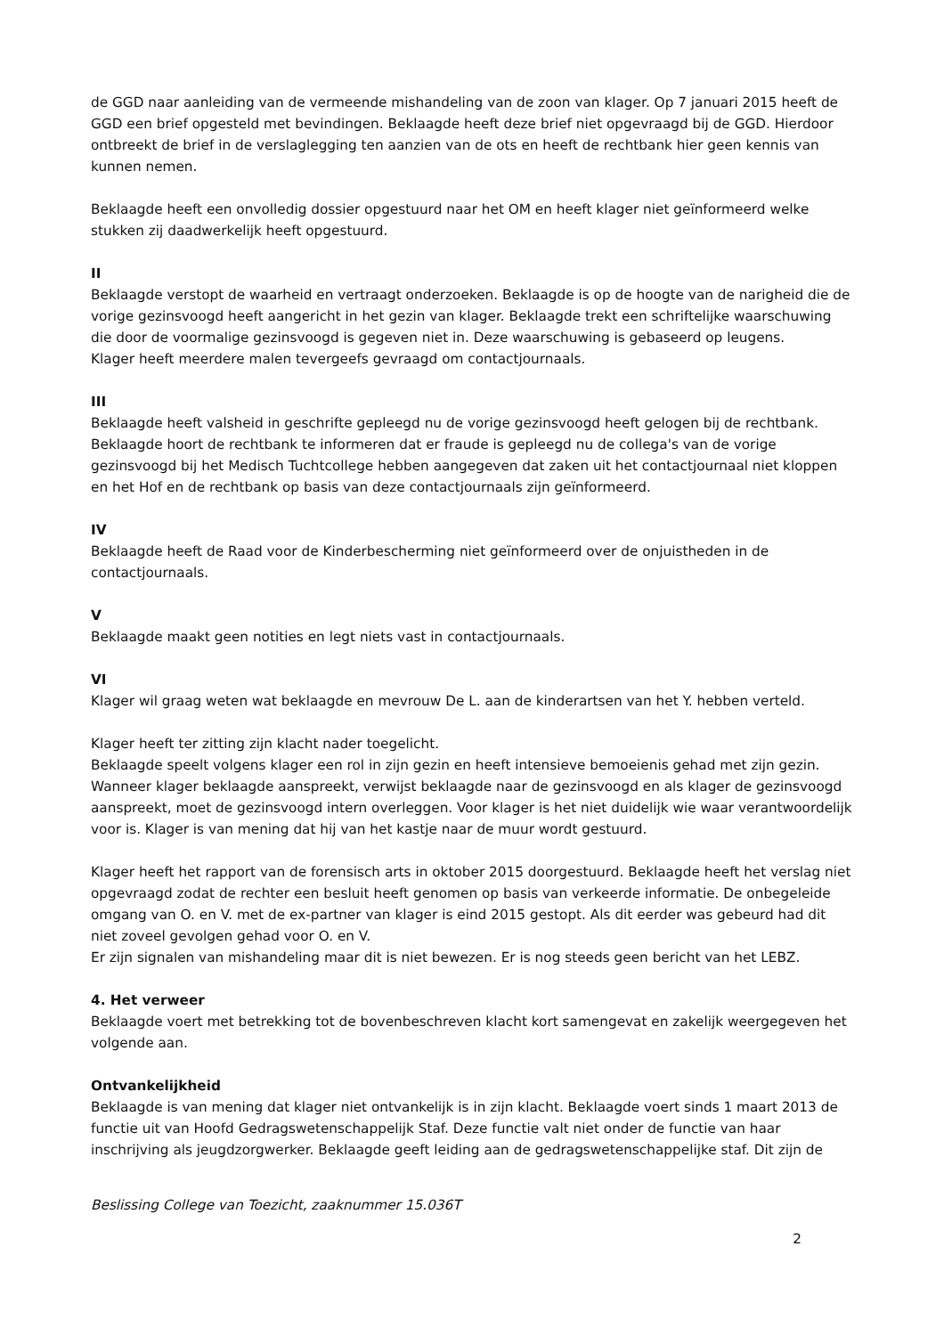de GGD naar aanleiding van de vermeende mishandeling van de zoon van klager. Op 7 januari 2015 heeft de GGD een brief opgesteld met bevindingen. Beklaagde heeft deze brief niet opgevraagd bij de GGD. Hierdoor ontbreekt de brief in de verslaglegging ten aanzien van de ots en heeft de rechtbank hier geen kennis van kunnen nemen.
Beklaagde heeft een onvolledig dossier opgestuurd naar het OM en heeft klager niet geïnformeerd welke stukken zij daadwerkelijk heeft opgestuurd.
II
Beklaagde verstopt de waarheid en vertraagt onderzoeken. Beklaagde is op de hoogte van de narigheid die de vorige gezinsvoogd heeft aangericht in het gezin van klager. Beklaagde trekt een schriftelijke waarschuwing die door de voormalige gezinsvoogd is gegeven niet in. Deze waarschuwing is gebaseerd op leugens.
Klager heeft meerdere malen tevergeefs gevraagd om contactjournaals.
III
Beklaagde heeft valsheid in geschrifte gepleegd nu de vorige gezinsvoogd heeft gelogen bij de rechtbank. Beklaagde hoort de rechtbank te informeren dat er fraude is gepleegd nu de collega's van de vorige gezinsvoogd bij het Medisch Tuchtcollege hebben aangegeven dat zaken uit het contactjournaal niet kloppen en het Hof en de rechtbank op basis van deze contactjournaals zijn geïnformeerd.
IV
Beklaagde heeft de Raad voor de Kinderbescherming niet geïnformeerd over de onjuistheden in de contactjournaals.
V
Beklaagde maakt geen notities en legt niets vast in contactjournaals.
VI
Klager wil graag weten wat beklaagde en mevrouw De L. aan de kinderartsen van het Y. hebben verteld.
Klager heeft ter zitting zijn klacht nader toegelicht.
Beklaagde speelt volgens klager een rol in zijn gezin en heeft intensieve bemoeienis gehad met zijn gezin. Wanneer klager beklaagde aanspreekt, verwijst beklaagde naar de gezinsvoogd en als klager de gezinsvoogd aanspreekt, moet de gezinsvoogd intern overleggen. Voor klager is het niet duidelijk wie waar verantwoordelijk voor is. Klager is van mening dat hij van het kastje naar de muur wordt gestuurd.
Klager heeft het rapport van de forensisch arts in oktober 2015 doorgestuurd. Beklaagde heeft het verslag niet opgevraagd zodat de rechter een besluit heeft genomen op basis van verkeerde informatie. De onbegeleide omgang van O. en V. met de ex-partner van klager is eind 2015 gestopt. Als dit eerder was gebeurd had dit niet zoveel gevolgen gehad voor O. en V.
Er zijn signalen van mishandeling maar dit is niet bewezen. Er is nog steeds geen bericht van het LEBZ.
4. Het verweer
Beklaagde voert met betrekking tot de bovenbeschreven klacht kort samengevat en zakelijk weergegeven het volgende aan.
Ontvankelijkheid
Beklaagde is van mening dat klager niet ontvankelijk is in zijn klacht. Beklaagde voert sinds 1 maart 2013 de functie uit van Hoofd Gedragswetenschappelijk Staf. Deze functie valt niet onder de functie van haar inschrijving als jeugdzorgwerker. Beklaagde geeft leiding aan de gedragswetenschappelijke staf. Dit zijn de
Beslissing College van Toezicht, zaaknummer 15.036T
2